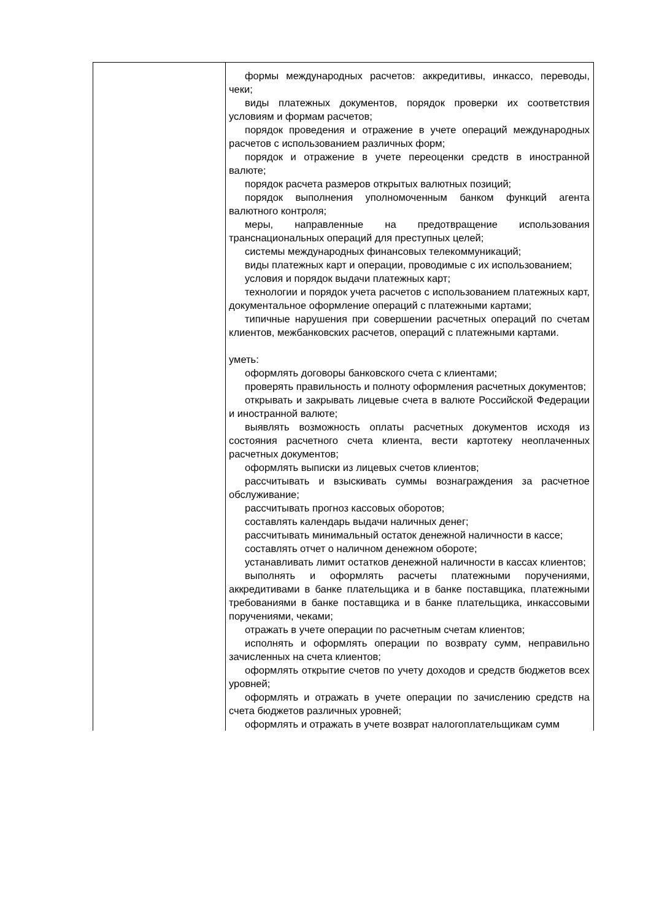| | формы международных расчетов: аккредитивы, инкассо, переводы, чеки; виды платежных документов, порядок проверки их соответствия условиям и формам расчетов; порядок проведения и отражение в учете операций международных расчетов с использованием различных форм; порядок и отражение в учете переоценки средств в иностранной валюте; порядок расчета размеров открытых валютных позиций; порядок выполнения уполномоченным банком функций агента валютного контроля; меры, направленные на предотвращение использования транснациональных операций для преступных целей; системы международных финансовых телекоммуникаций; виды платежных карт и операции, проводимые с их использованием; условия и порядок выдачи платежных карт; технологии и порядок учета расчетов с использованием платежных карт, документальное оформление операций с платежными картами; типичные нарушения при совершении расчетных операций по счетам клиентов, межбанковских расчетов, операций с платежными картами. уметь: оформлять договоры банковского счета с клиентами; проверять правильность и полноту оформления расчетных документов; открывать и закрывать лицевые счета в валюте Российской Федерации и иностранной валюте; выявлять возможность оплаты расчетных документов исходя из состояния расчетного счета клиента, вести картотеку неоплаченных расчетных документов; оформлять выписки из лицевых счетов клиентов; рассчитывать и взыскивать суммы вознаграждения за расчетное обслуживание; рассчитывать прогноз кассовых оборотов; составлять календарь выдачи наличных денег; рассчитывать минимальный остаток денежной наличности в кассе; составлять отчет о наличном денежном обороте; устанавливать лимит остатков денежной наличности в кассах клиентов; выполнять и оформлять расчеты платежными поручениями, аккредитивами в банке плательщика и в банке поставщика, платежными требованиями в банке поставщика и в банке плательщика, инкассовыми поручениями, чеками; отражать в учете операции по расчетным счетам клиентов; исполнять и оформлять операции по возврату сумм, неправильно зачисленных на счета клиентов; оформлять открытие счетов по учету доходов и средств бюджетов всех уровней; оформлять и отражать в учете операции по зачислению средств на счета бюджетов различных уровней; оформлять и отражать в учете возврат налогоплательщикам сумм |